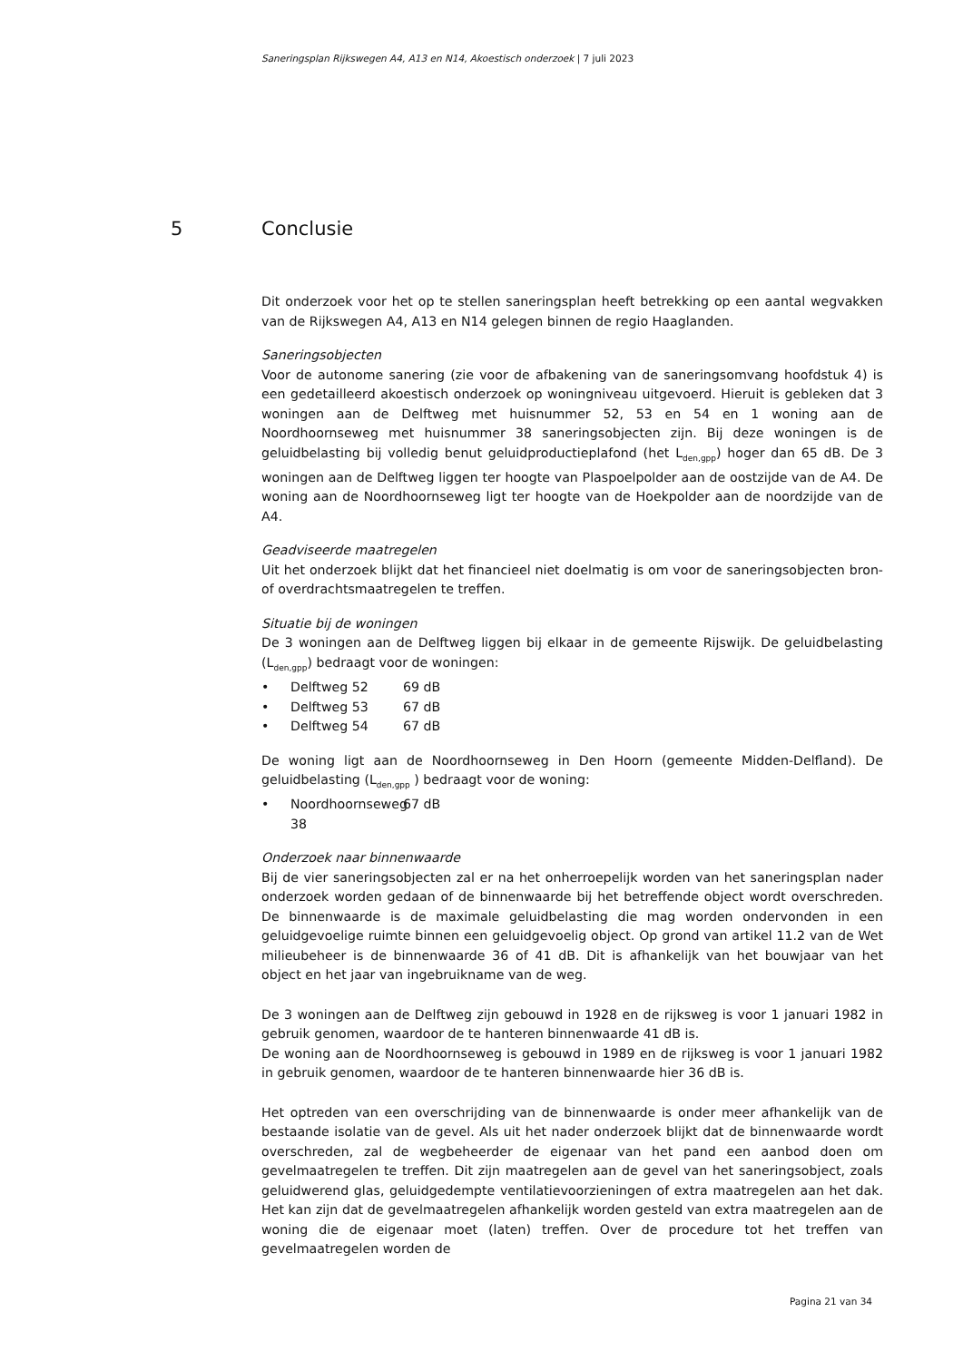Saneringsplan Rijkswegen A4, A13 en N14, Akoestisch onderzoek | 7 juli 2023
5 Conclusie
Dit onderzoek voor het op te stellen saneringsplan heeft betrekking op een aantal wegvakken van de Rijkswegen A4, A13 en N14 gelegen binnen de regio Haaglanden.
Saneringsobjecten
Voor de autonome sanering (zie voor de afbakening van de saneringsomvang hoofdstuk 4) is een gedetailleerd akoestisch onderzoek op woningniveau uitgevoerd. Hieruit is gebleken dat 3 woningen aan de Delftweg met huisnummer 52, 53 en 54 en 1 woning aan de Noordhoornseweg met huisnummer 38 saneringsobjecten zijn. Bij deze woningen is de geluidbelasting bij volledig benut geluidproductieplafond (het L<sub>den,gpp</sub>) hoger dan 65 dB. De 3 woningen aan de Delftweg liggen ter hoogte van Plaspoelpolder aan de oostzijde van de A4. De woning aan de Noordhoornseweg ligt ter hoogte van de Hoekpolder aan de noordzijde van de A4.
Geadviseerde maatregelen
Uit het onderzoek blijkt dat het financieel niet doelmatig is om voor de saneringsobjecten bron- of overdrachtsmaatregelen te treffen.
Situatie bij de woningen
De 3 woningen aan de Delftweg liggen bij elkaar in de gemeente Rijswijk. De geluidbelasting (L<sub>den,gpp</sub>) bedraagt voor de woningen:
• Delftweg 52 69 dB
• Delftweg 53 67 dB
• Delftweg 54 67 dB
De woning ligt aan de Noordhoornseweg in Den Hoorn (gemeente Midden-Delfland). De geluidbelasting (L<sub>den,gpp</sub> ) bedraagt voor de woning:
• Noordhoornseweg 38 67 dB
Onderzoek naar binnenwaarde
Bij de vier saneringsobjecten zal er na het onherroepelijk worden van het saneringsplan nader onderzoek worden gedaan of de binnenwaarde bij het betreffende object wordt overschreden. De binnenwaarde is de maximale geluidbelasting die mag worden ondervonden in een geluidgevoelige ruimte binnen een geluidgevoelig object. Op grond van artikel 11.2 van de Wet milieubeheer is de binnenwaarde 36 of 41 dB. Dit is afhankelijk van het bouwjaar van het object en het jaar van ingebruikname van de weg.
De 3 woningen aan de Delftweg zijn gebouwd in 1928 en de rijksweg is voor 1 januari 1982 in gebruik genomen, waardoor de te hanteren binnenwaarde 41 dB is.
De woning aan de Noordhoornseweg is gebouwd in 1989 en de rijksweg is voor 1 januari 1982 in gebruik genomen, waardoor de te hanteren binnenwaarde hier 36 dB is.
Het optreden van een overschrijding van de binnenwaarde is onder meer afhankelijk van de bestaande isolatie van de gevel. Als uit het nader onderzoek blijkt dat de binnenwaarde wordt overschreden, zal de wegbeheerder de eigenaar van het pand een aanbod doen om gevelmaatregelen te treffen. Dit zijn maatregelen aan de gevel van het saneringsobject, zoals geluidwerend glas, geluidgedempte ventilatievoorzieningen of extra maatregelen aan het dak. Het kan zijn dat de gevelmaatregelen afhankelijk worden gesteld van extra maatregelen aan de woning die de eigenaar moet (laten) treffen. Over de procedure tot het treffen van gevelmaatregelen worden de
Pagina 21 van 34